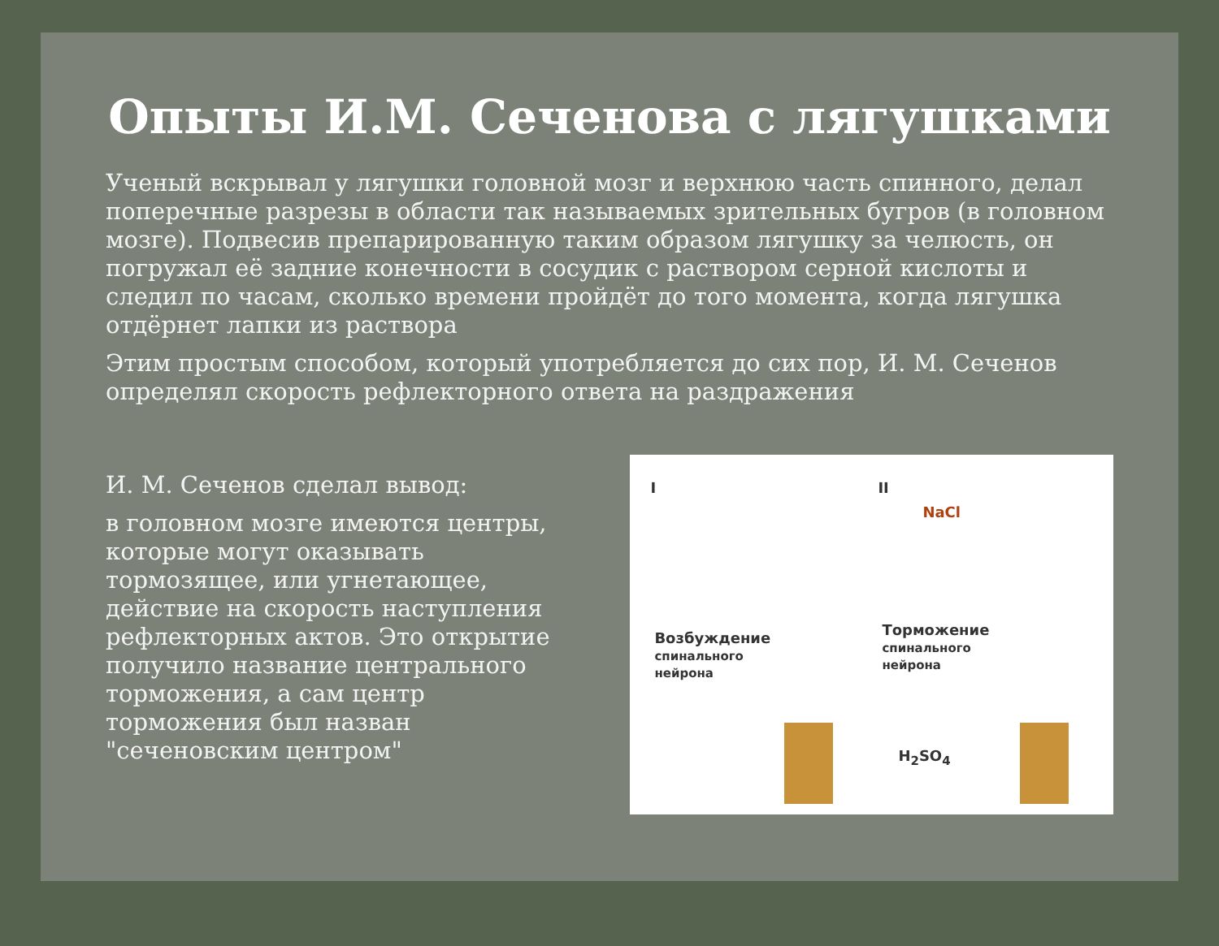Опыты И.М. Сеченова с лягушками
Ученый вскрывал у лягушки головной мозг и верхнюю часть спинного, делал поперечные разрезы в области так называемых зрительных бугров (в головном мозге). Подвесив препарированную таким образом лягушку за челюсть, он погружал её задние конечности в сосудик с раствором серной кислоты и следил по часам, сколько времени пройдёт до того момента, когда лягушка отдёрнет лапки из раствора
Этим простым способом, который употребляется до сих пор, И. М. Сеченов определял скорость рефлекторного ответа на раздражения
И. М. Сеченов сделал вывод:
в головном мозге имеются центры, которые могут оказывать тормозящее, или угнетающее, действие на скорость наступления рефлекторных актов. Это открытие получило название центрального торможения, а сам центр торможения был назван "сеченовским центром"
I II
NaCl
Возбуждение
спинального
нейрона
Торможение
спинального
нейрона
H<sub>2</sub>SO<sub>4</sub>